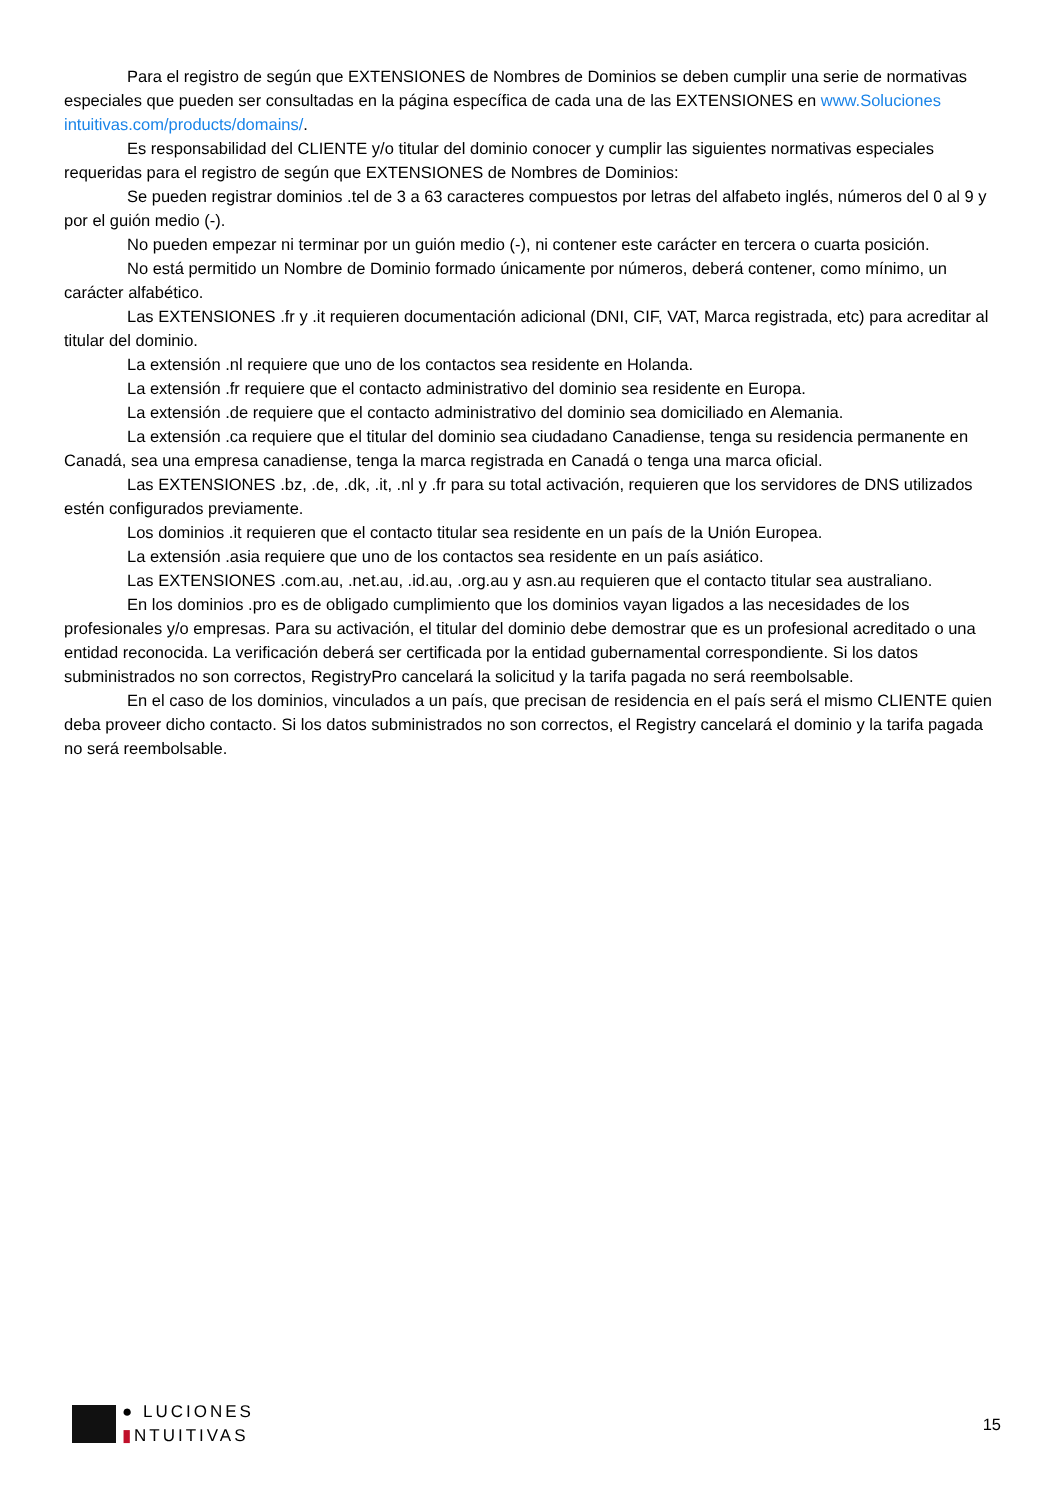Para el registro de según que EXTENSIONES de Nombres de Dominios se deben cumplir una serie de normativas especiales que pueden ser consultadas en la página específica de cada una de las EXTENSIONES en www.Soluciones intuitivas.com/products/domains/.
Es responsabilidad del CLIENTE y/o titular del dominio conocer y cumplir las siguientes normativas especiales requeridas para el registro de según que EXTENSIONES de Nombres de Dominios:
Se pueden registrar dominios .tel de 3 a 63 caracteres compuestos por letras del alfabeto inglés, números del 0 al 9 y por el guión medio (-).
No pueden empezar ni terminar por un guión medio (-), ni contener este carácter en tercera o cuarta posición.
No está permitido un Nombre de Dominio formado únicamente por números, deberá contener, como mínimo, un carácter alfabético.
Las EXTENSIONES .fr y .it requieren documentación adicional (DNI, CIF, VAT, Marca registrada, etc) para acreditar al titular del dominio.
La extensión .nl requiere que uno de los contactos sea residente en Holanda.
La extensión .fr requiere que el contacto administrativo del dominio sea residente en Europa.
La extensión .de requiere que el contacto administrativo del dominio sea domiciliado en Alemania.
La extensión .ca requiere que el titular del dominio sea ciudadano Canadiense, tenga su residencia permanente en Canadá, sea una empresa canadiense, tenga la marca registrada en Canadá o tenga una marca oficial.
Las EXTENSIONES .bz, .de, .dk, .it, .nl y .fr para su total activación, requieren que los servidores de DNS utilizados estén configurados previamente.
Los dominios .it requieren que el contacto titular sea residente en un país de la Unión Europea.
La extensión .asia requiere que uno de los contactos sea residente en un país asiático.
Las EXTENSIONES .com.au, .net.au, .id.au, .org.au y asn.au requieren que el contacto titular sea australiano.
En los dominios .pro es de obligado cumplimiento que los dominios vayan ligados a las necesidades de los profesionales y/o empresas. Para su activación, el titular del dominio debe demostrar que es un profesional acreditado o una entidad reconocida. La verificación deberá ser certificada por la entidad gubernamental correspondiente. Si los datos subministrados no son correctos, RegistryPro cancelará la solicitud y la tarifa pagada no será reembolsable.
En el caso de los dominios, vinculados a un país, que precisan de residencia en el país será el mismo CLIENTE quien deba proveer dicho contacto. Si los datos subministrados no son correctos, el Registry cancelará el dominio y la tarifa pagada no será reembolsable.
● LUCIONES
▮NTUITIVAS
15